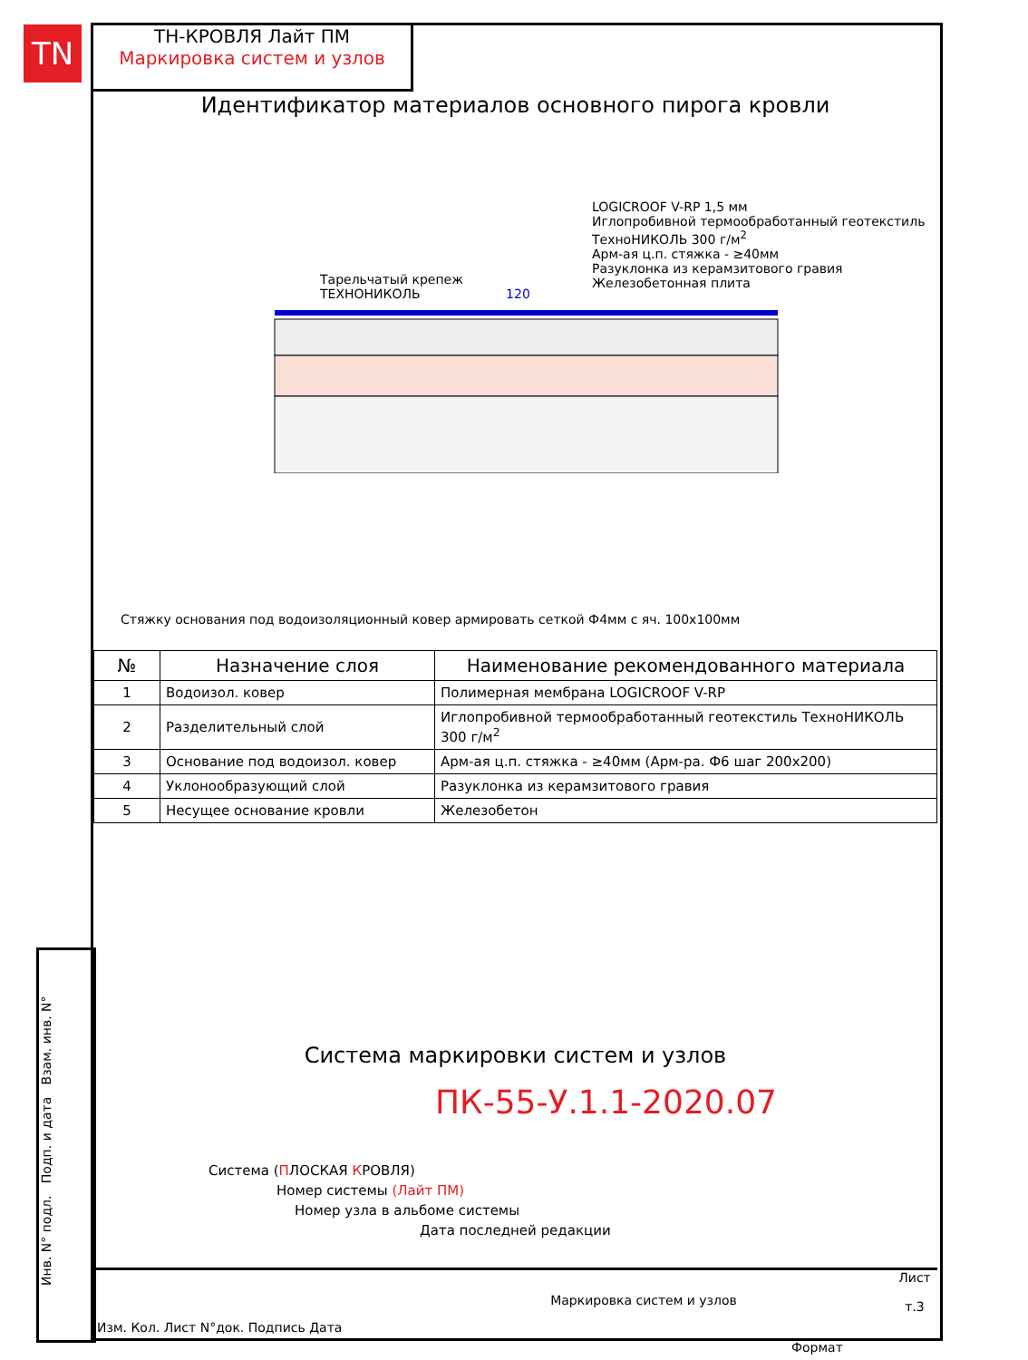TN
ТН-КРОВЛЯ Лайт ПМ
Маркировка систем и узлов
Идентификатор материалов основного пирога кровли
LOGICROOF V-RP 1,5 мм
Иглопробивной термообработанный геотекстиль ТехноНИКОЛЬ 300 г/м<sup>2</sup>
Арм-ая ц.п. стяжка - ≥40мм
Разуклонка из керамзитового гравия
Железобетонная плита
Тарельчатый крепеж
ТЕХНОНИКОЛЬ 120
Стяжку основания под водоизоляционный ковер армировать сеткой Ф4мм с яч. 100x100мм
| № | Назначение слоя | Наименование рекомендованного материала |
| --- | --- | --- |
| 1 | Водоизол. ковер | Полимерная мембрана LOGICROOF V-RP |
| 2 | Разделительный слой | Иглопробивной термообработанный геотекстиль ТехноНИКОЛЬ 300 г/м<sup>2</sup> |
| 3 | Основание под водоизол. ковер | Арм-ая ц.п. стяжка - ≥40мм (Арм-ра. Ф6 шаг 200x200) |
| 4 | Уклонообразующий слой | Разуклонка из керамзитового гравия |
| 5 | Несущее основание кровли | Железобетон |
Система маркировки систем и узлов
ПК-55-У.1.1-2020.07
Система (ПЛОСКАЯ КРОВЛЯ)
Номер системы (Лайт ПМ)
Номер узла в альбоме системы
Дата последней редакции
Инв. N° подл. Подп. и дата Взам. инв. N°
Изм. Кол. Лист N°док. Подпись Дата
Маркировка систем и узлов
Лист
т.3
Формат